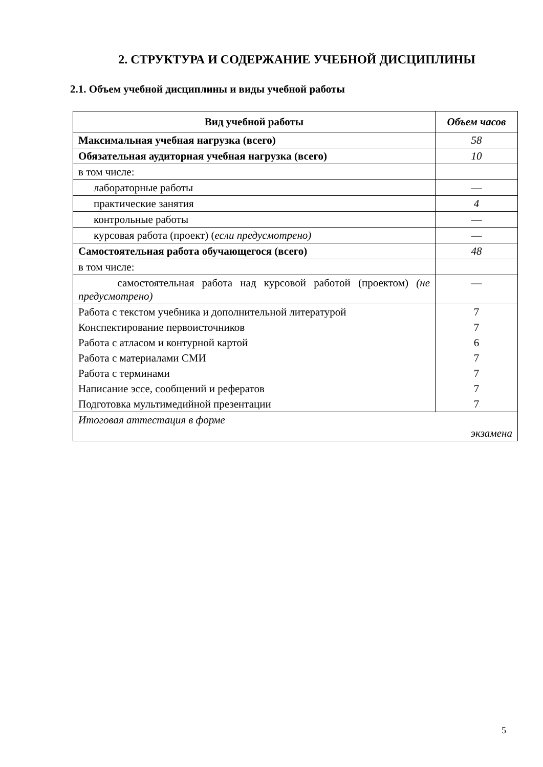2. СТРУКТУРА И СОДЕРЖАНИЕ УЧЕБНОЙ ДИСЦИПЛИНЫ
2.1. Объем учебной дисциплины и виды учебной работы
| Вид учебной работы | Объем часов |
| --- | --- |
| Максимальная учебная нагрузка (всего) | 58 |
| Обязательная аудиторная учебная нагрузка (всего) | 10 |
| в том числе: | |
| лабораторные работы | — |
| практические занятия | 4 |
| контрольные работы | — |
| курсовая работа (проект) ( если предусмотрено) | — |
| Самостоятельная работа обучающегося (всего) | 48 |
| в том числе: | |
| самостоятельная работа над курсовой работой (проектом) (не предусмотрено) | — |
| Работа с текстом учебника и дополнительной литературой | 7 |
| Конспектирование первоисточников | 7 |
| Работа с атласом и контурной картой | 6 |
| Работа с материалами СМИ | 7 |
| Работа с терминами | 7 |
| Написание эссе, сообщений и рефератов | 7 |
| Подготовка мультимедийной презентации | 7 |
| Итоговая аттестация в форме экзамена | |
5